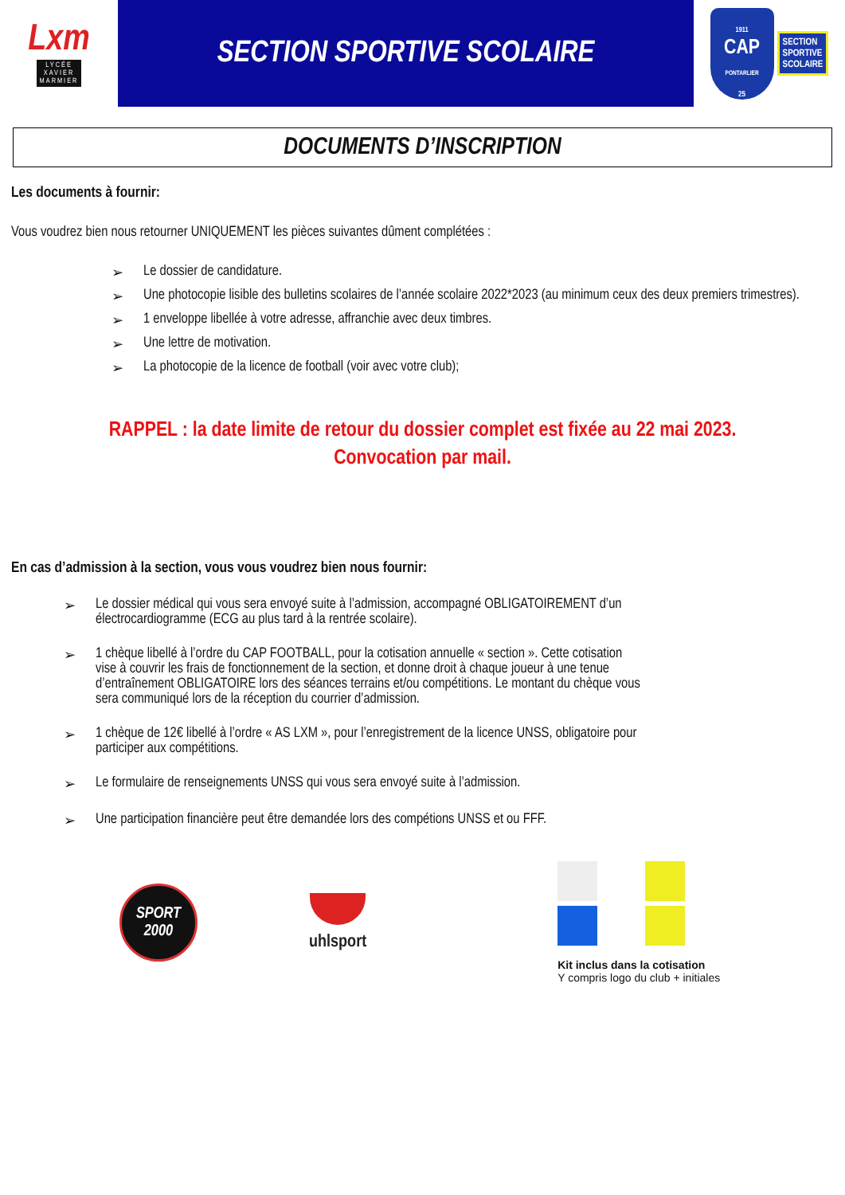Lxm
LYCÉE
XAVIER
MARMIER
SECTION SPORTIVE SCOLAIRE
1911
CAP
PONTARLIER
25
SECTION
SPORTIVE
SCOLAIRE
DOCUMENTS D’INSCRIPTION
Les documents à fournir:
Vous voudrez bien nous retourner UNIQUEMENT les pièces suivantes dûment complétées :
➢ Le dossier de candidature.
➢ Une photocopie lisible des bulletins scolaires de l’année scolaire 2022*2023 (au minimum ceux des deux premiers trimestres).
➢ 1 enveloppe libellée à votre adresse, affranchie avec deux timbres.
➢ Une lettre de motivation.
➢ La photocopie de la licence de football (voir avec votre club);
RAPPEL : la date limite de retour du dossier complet est fixée au 22 mai 2023.
Convocation par mail.
En cas d’admission à la section, vous vous voudrez bien nous fournir:
➢ Le dossier médical qui vous sera envoyé suite à l’admission, accompagné OBLIGATOIREMENT d’un électrocardiogramme (ECG au plus tard à la rentrée scolaire).
➢ 1 chèque libellé à l’ordre du CAP FOOTBALL, pour la cotisation annuelle « section ». Cette cotisation vise à couvrir les frais de fonctionnement de la section, et donne droit à chaque joueur à une tenue d’entraînement OBLIGATOIRE lors des séances terrains et/ou compétitions. Le montant du chèque vous sera communiqué lors de la réception du courrier d’admission.
➢ 1 chèque de 12€ libellé à l’ordre « AS LXM », pour l’enregistrement de la licence UNSS, obligatoire pour participer aux compétitions.
➢ Le formulaire de renseignements UNSS qui vous sera envoyé suite à l’admission.
➢ Une participation financière peut être demandée lors des compétions UNSS et ou FFF.
SPORT
2000
uhlsport
Kit inclus dans la cotisation
Y compris logo du club + initiales